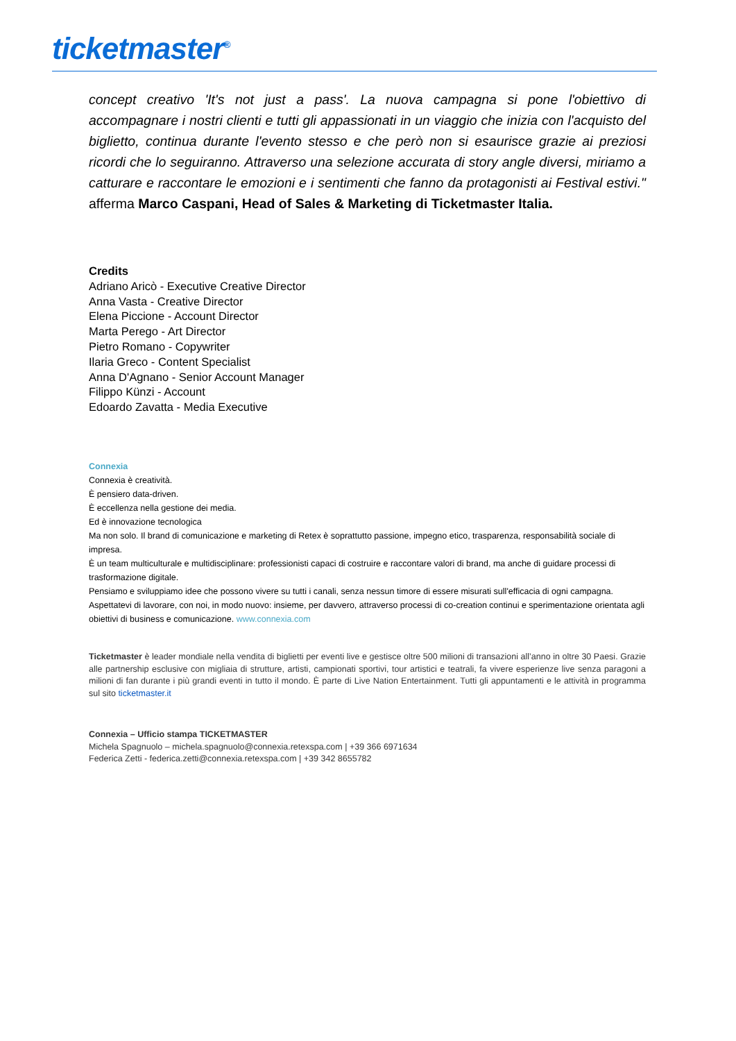ticketmaster<sup>®</sup>
concept creativo 'It's not just a pass'. La nuova campagna si pone l'obiettivo di accompagnare i nostri clienti e tutti gli appassionati in un viaggio che inizia con l'acquisto del biglietto, continua durante l'evento stesso e che però non si esaurisce grazie ai preziosi ricordi che lo seguiranno. Attraverso una selezione accurata di story angle diversi, miriamo a catturare e raccontare le emozioni e i sentimenti che fanno da protagonisti ai Festival estivi." afferma Marco Caspani, Head of Sales & Marketing di Ticketmaster Italia.
Credits
Adriano Aricò - Executive Creative Director
Anna Vasta - Creative Director
Elena Piccione - Account Director
Marta Perego - Art Director
Pietro Romano - Copywriter
Ilaria Greco - Content Specialist
Anna D'Agnano - Senior Account Manager
Filippo Künzi - Account
Edoardo Zavatta - Media Executive
Connexia
Connexia è creatività.
È pensiero data-driven.
È eccellenza nella gestione dei media.
Ed è innovazione tecnologica
Ma non solo. Il brand di comunicazione e marketing di Retex è soprattutto passione, impegno etico, trasparenza, responsabilità sociale di impresa.
È un team multiculturale e multidisciplinare: professionisti capaci di costruire e raccontare valori di brand, ma anche di guidare processi di trasformazione digitale.
Pensiamo e sviluppiamo idee che possono vivere su tutti i canali, senza nessun timore di essere misurati sull'efficacia di ogni campagna.
Aspettatevi di lavorare, con noi, in modo nuovo: insieme, per davvero, attraverso processi di co-creation continui e sperimentazione orientata agli obiettivi di business e comunicazione. www.connexia.com
Ticketmaster è leader mondiale nella vendita di biglietti per eventi live e gestisce oltre 500 milioni di transazioni all’anno in oltre 30 Paesi. Grazie alle partnership esclusive con migliaia di strutture, artisti, campionati sportivi, tour artistici e teatrali, fa vivere esperienze live senza paragoni a milioni di fan durante i più grandi eventi in tutto il mondo. È parte di Live Nation Entertainment. Tutti gli appuntamenti e le attività in programma sul sito ticketmaster.it
Connexia – Ufficio stampa TICKETMASTER
Michela Spagnuolo – michela.spagnuolo@connexia.retexspa.com | +39 366 6971634
Federica Zetti - federica.zetti@connexia.retexspa.com | +39 342 8655782